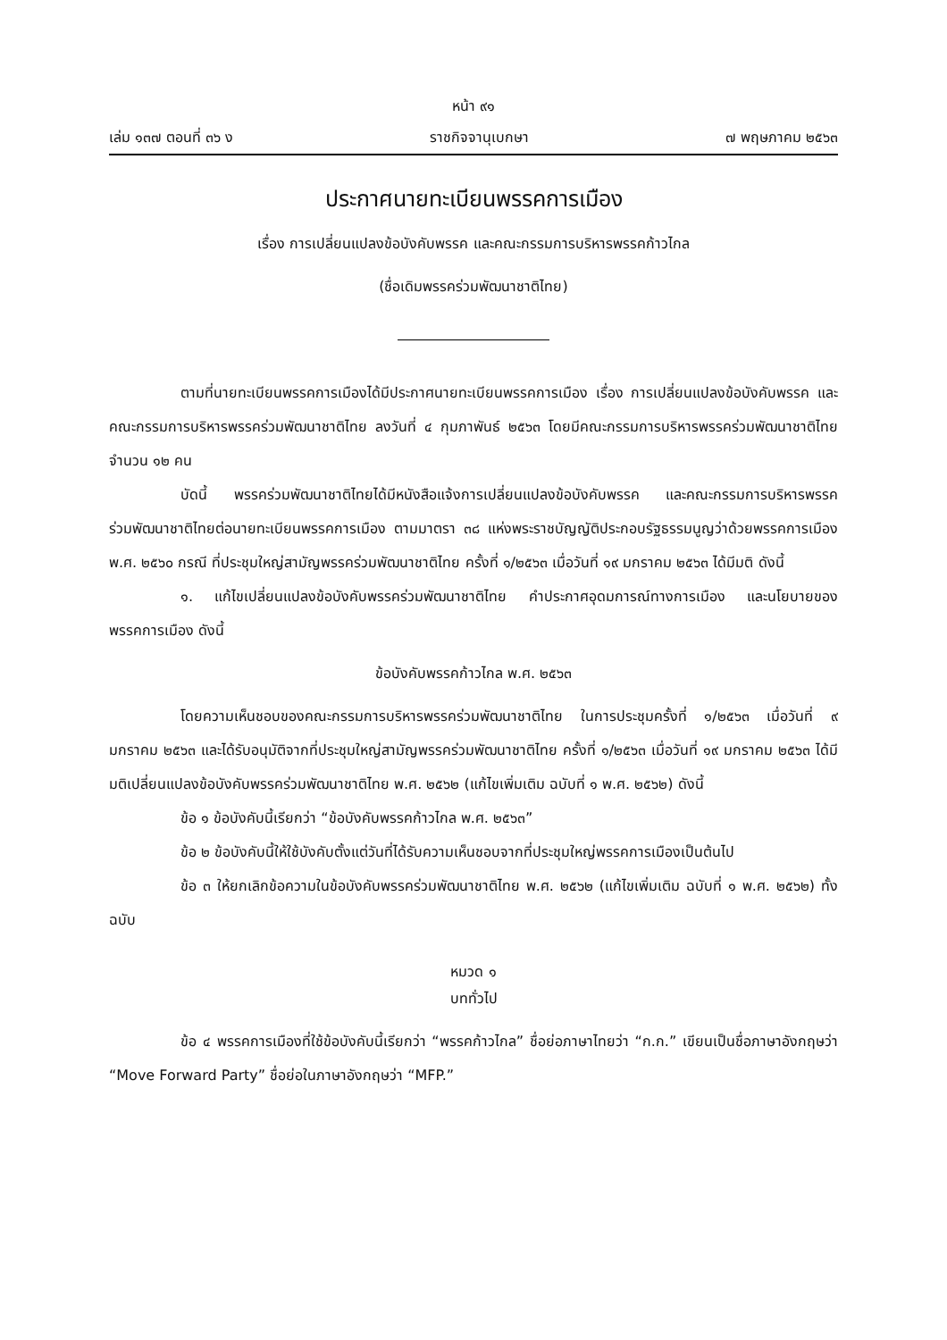หน้า ๙๑
เล่ม ๑๓๗ ตอนที่ ๓๖ ง ราชกิจจานุเบกษา ๗ พฤษภาคม ๒๕๖๓
ประกาศนายทะเบียนพรรคการเมือง
เรื่อง การเปลี่ยนแปลงข้อบังคับพรรค และคณะกรรมการบริหารพรรคก้าวไกล
(ชื่อเดิมพรรคร่วมพัฒนาชาติไทย)
ตามที่นายทะเบียนพรรคการเมืองได้มีประกาศนายทะเบียนพรรคการเมือง เรื่อง การเปลี่ยนแปลงข้อบังคับพรรค และคณะกรรมการบริหารพรรคร่วมพัฒนาชาติไทย ลงวันที่ ๔ กุมภาพันธ์ ๒๕๖๓ โดยมีคณะกรรมการบริหารพรรคร่วมพัฒนาชาติไทย จำนวน ๑๒ คน
บัดนี้ พรรคร่วมพัฒนาชาติไทยได้มีหนังสือแจ้งการเปลี่ยนแปลงข้อบังคับพรรค และคณะกรรมการบริหารพรรคร่วมพัฒนาชาติไทยต่อนายทะเบียนพรรคการเมือง ตามมาตรา ๓๘ แห่งพระราชบัญญัติประกอบรัฐธรรมนูญว่าด้วยพรรคการเมือง พ.ศ. ๒๕๖๐ กรณี ที่ประชุมใหญ่สามัญพรรคร่วมพัฒนาชาติไทย ครั้งที่ ๑/๒๕๖๓ เมื่อวันที่ ๑๙ มกราคม ๒๕๖๓ ได้มีมติ ดังนี้
๑. แก้ไขเปลี่ยนแปลงข้อบังคับพรรคร่วมพัฒนาชาติไทย คำประกาศอุดมการณ์ทางการเมือง และนโยบายของพรรคการเมือง ดังนี้
ข้อบังคับพรรคก้าวไกล พ.ศ. ๒๕๖๓
โดยความเห็นชอบของคณะกรรมการบริหารพรรคร่วมพัฒนาชาติไทย ในการประชุมครั้งที่ ๑/๒๕๖๓ เมื่อวันที่ ๙ มกราคม ๒๕๖๓ และได้รับอนุมัติจากที่ประชุมใหญ่สามัญพรรคร่วมพัฒนาชาติไทย ครั้งที่ ๑/๒๕๖๓ เมื่อวันที่ ๑๙ มกราคม ๒๕๖๓ ได้มีมติเปลี่ยนแปลงข้อบังคับพรรคร่วมพัฒนาชาติไทย พ.ศ. ๒๕๖๒ (แก้ไขเพิ่มเติม ฉบับที่ ๑ พ.ศ. ๒๕๖๒) ดังนี้
ข้อ ๑ ข้อบังคับนี้เรียกว่า “ข้อบังคับพรรคก้าวไกล พ.ศ. ๒๕๖๓”
ข้อ ๒ ข้อบังคับนี้ให้ใช้บังคับตั้งแต่วันที่ได้รับความเห็นชอบจากที่ประชุมใหญ่พรรคการเมืองเป็นต้นไป
ข้อ ๓ ให้ยกเลิกข้อความในข้อบังคับพรรคร่วมพัฒนาชาติไทย พ.ศ. ๒๕๖๒ (แก้ไขเพิ่มเติม ฉบับที่ ๑ พ.ศ. ๒๕๖๒) ทั้งฉบับ
หมวด ๑
บททั่วไป
ข้อ ๔ พรรคการเมืองที่ใช้ข้อบังคับนี้เรียกว่า “พรรคก้าวไกล” ชื่อย่อภาษาไทยว่า “ก.ก.” เขียนเป็นชื่อภาษาอังกฤษว่า “Move Forward Party” ชื่อย่อในภาษาอังกฤษว่า “MFP.”